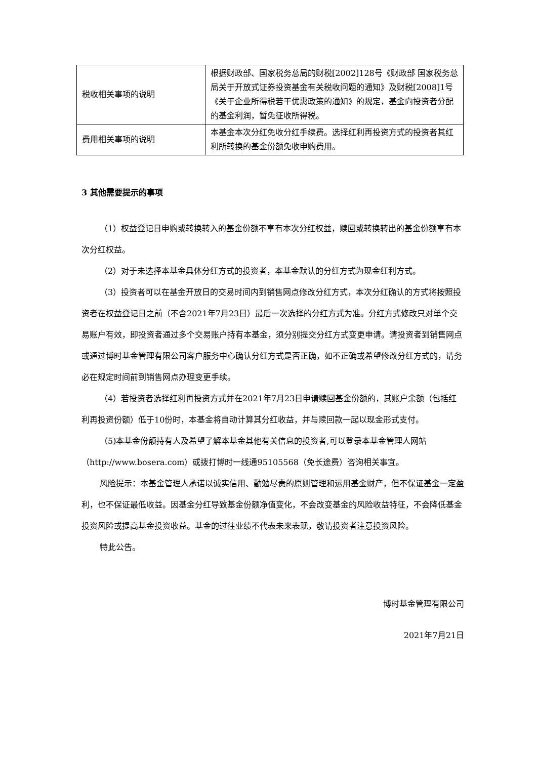| 税收相关事项的说明 | 根据财政部、国家税务总局的财税[2002]128号《财政部 国家税务总局关于开放式证券投资基金有关税收问题的通知》及财税[2008]1号《关于企业所得税若干优惠政策的通知》的规定，基金向投资者分配的基金利润，暂免征收所得税。 |
| 费用相关事项的说明 | 本基金本次分红免收分红手续费。选择红利再投资方式的投资者其红利所转换的基金份额免收申购费用。 |
3 其他需要提示的事项
（1）权益登记日申购或转换转入的基金份额不享有本次分红权益，赎回或转换转出的基金份额享有本次分红权益。
（2）对于未选择本基金具体分红方式的投资者，本基金默认的分红方式为现金红利方式。
（3）投资者可以在基金开放日的交易时间内到销售网点修改分红方式，本次分红确认的方式将按照投资者在权益登记日之前（不含2021年7月23日）最后一次选择的分红方式为准。分红方式修改只对单个交易账户有效，即投资者通过多个交易账户持有本基金，须分别提交分红方式变更申请。请投资者到销售网点或通过博时基金管理有限公司客户服务中心确认分红方式是否正确，如不正确或希望修改分红方式的，请务必在规定时间前到销售网点办理变更手续。
（4）若投资者选择红利再投资方式并在2021年7月23日申请赎回基金份额的，其账户余额（包括红利再投资份额）低于10份时，本基金将自动计算其分红收益，并与赎回款一起以现金形式支付。
（5)本基金份额持有人及希望了解本基金其他有关信息的投资者,可以登录本基金管理人网站（http://www.bosera.com）或拨打博时一线通95105568（免长途费）咨询相关事宜。
风险提示：本基金管理人承诺以诚实信用、勤勉尽责的原则管理和运用基金财产，但不保证基金一定盈利，也不保证最低收益。因基金分红导致基金份额净值变化，不会改变基金的风险收益特征，不会降低基金投资风险或提高基金投资收益。基金的过往业绩不代表未来表现，敬请投资者注意投资风险。
特此公告。
博时基金管理有限公司
2021年7月21日